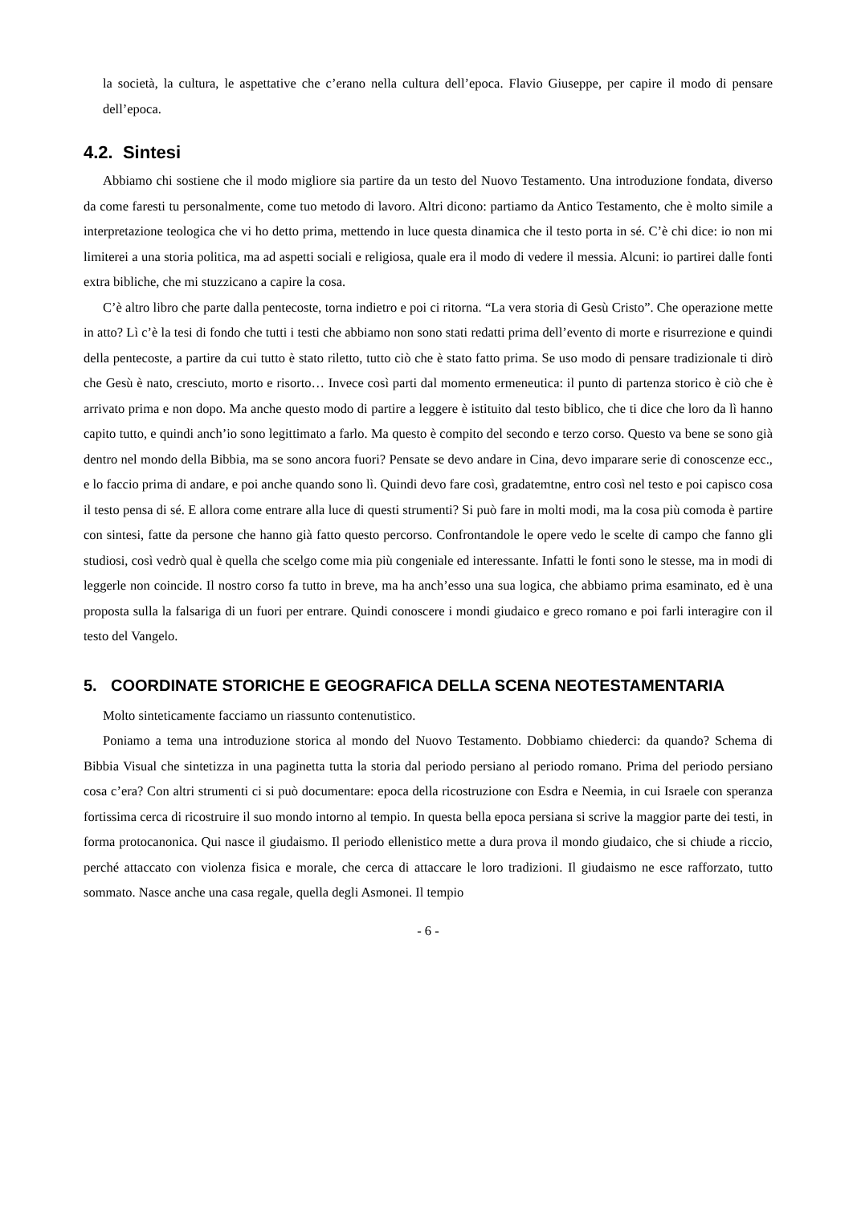la società, la cultura, le aspettative che c’erano nella cultura dell’epoca. Flavio Giuseppe, per capire il modo di pensare dell’epoca.
4.2. Sintesi
Abbiamo chi sostiene che il modo migliore sia partire da un testo del Nuovo Testamento. Una introduzione fondata, diverso da come faresti tu personalmente, come tuo metodo di lavoro. Altri dicono: partiamo da Antico Testamento, che è molto simile a interpretazione teologica che vi ho detto prima, mettendo in luce questa dinamica che il testo porta in sé. C’è chi dice: io non mi limiterei a una storia politica, ma ad aspetti sociali e religiosa, quale era il modo di vedere il messia. Alcuni: io partirei dalle fonti extra bibliche, che mi stuzzicano a capire la cosa.
C’è altro libro che parte dalla pentecoste, torna indietro e poi ci ritorna. “La vera storia di Gesù Cristo”. Che operazione mette in atto? Lì c’è la tesi di fondo che tutti i testi che abbiamo non sono stati redatti prima dell’evento di morte e risurrezione e quindi della pentecoste, a partire da cui tutto è stato riletto, tutto ciò che è stato fatto prima. Se uso modo di pensare tradizionale ti dirò che Gesù è nato, cresciuto, morto e risorto… Invece così parti dal momento ermeneutica: il punto di partenza storico è ciò che è arrivato prima e non dopo. Ma anche questo modo di partire a leggere è istituito dal testo biblico, che ti dice che loro da lì hanno capito tutto, e quindi anch’io sono legittimato a farlo. Ma questo è compito del secondo e terzo corso. Questo va bene se sono già dentro nel mondo della Bibbia, ma se sono ancora fuori? Pensate se devo andare in Cina, devo imparare serie di conoscenze ecc., e lo faccio prima di andare, e poi anche quando sono lì. Quindi devo fare così, gradatemtne, entro così nel testo e poi capisco cosa il testo pensa di sé. E allora come entrare alla luce di questi strumenti? Si può fare in molti modi, ma la cosa più comoda è partire con sintesi, fatte da persone che hanno già fatto questo percorso. Confrontandole le opere vedo le scelte di campo che fanno gli studiosi, così vedrò qual è quella che scelgo come mia più congeniale ed interessante. Infatti le fonti sono le stesse, ma in modi di leggerle non coincide. Il nostro corso fa tutto in breve, ma ha anch’esso una sua logica, che abbiamo prima esaminato, ed è una proposta sulla la falsariga di un fuori per entrare. Quindi conoscere i mondi giudaico e greco romano e poi farli interagire con il testo del Vangelo.
5. COORDINATE STORICHE E GEOGRAFICA DELLA SCENA NEOTESTAMENTARIA
Molto sinteticamente facciamo un riassunto contenutistico.
Poniamo a tema una introduzione storica al mondo del Nuovo Testamento. Dobbiamo chiederci: da quando? Schema di Bibbia Visual che sintetizza in una paginetta tutta la storia dal periodo persiano al periodo romano. Prima del periodo persiano cosa c’era? Con altri strumenti ci si può documentare: epoca della ricostruzione con Esdra e Neemia, in cui Israele con speranza fortissima cerca di ricostruire il suo mondo intorno al tempio. In questa bella epoca persiana si scrive la maggior parte dei testi, in forma protocanonica. Qui nasce il giudaismo. Il periodo ellenistico mette a dura prova il mondo giudaico, che si chiude a riccio, perché attaccato con violenza fisica e morale, che cerca di attaccare le loro tradizioni. Il giudaismo ne esce rafforzato, tutto sommato. Nasce anche una casa regale, quella degli Asmonei. Il tempio
- 6 -